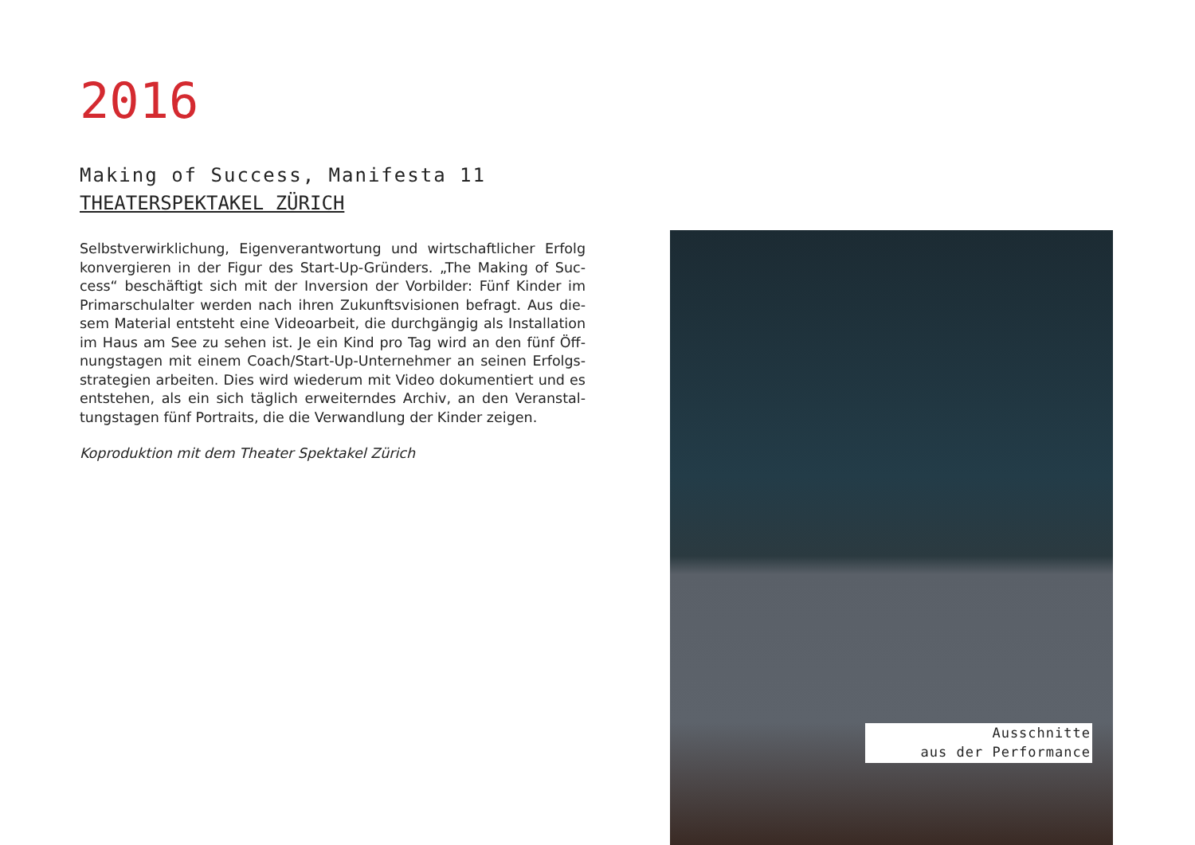2016
Making of Success, Manifesta 11
THEATERSPEKTAKEL ZÜRICH
Selbstverwirklichung, Eigenverantwortung und wirtschaftlicher Erfolg konvergieren in der Figur des Start-Up-Gründers. „The Making of Suc-cess“ beschäftigt sich mit der Inversion der Vorbilder: Fünf Kinder im Primarschulalter werden nach ihren Zukunftsvisionen befragt. Aus die-sem Material entsteht eine Videoarbeit, die durchgängig als Installation im Haus am See zu sehen ist. Je ein Kind pro Tag wird an den fünf Öff-nungstagen mit einem Coach/Start-Up-Unternehmer an seinen Erfolgs-strategien arbeiten. Dies wird wiederum mit Video dokumentiert und es entstehen, als ein sich täglich erweiterndes Archiv, an den Veranstal-tungstagen fünf Portraits, die die Verwandlung der Kinder zeigen.
Koproduktion mit dem Theater Spektakel Zürich
Ausschnitte
aus der Performance